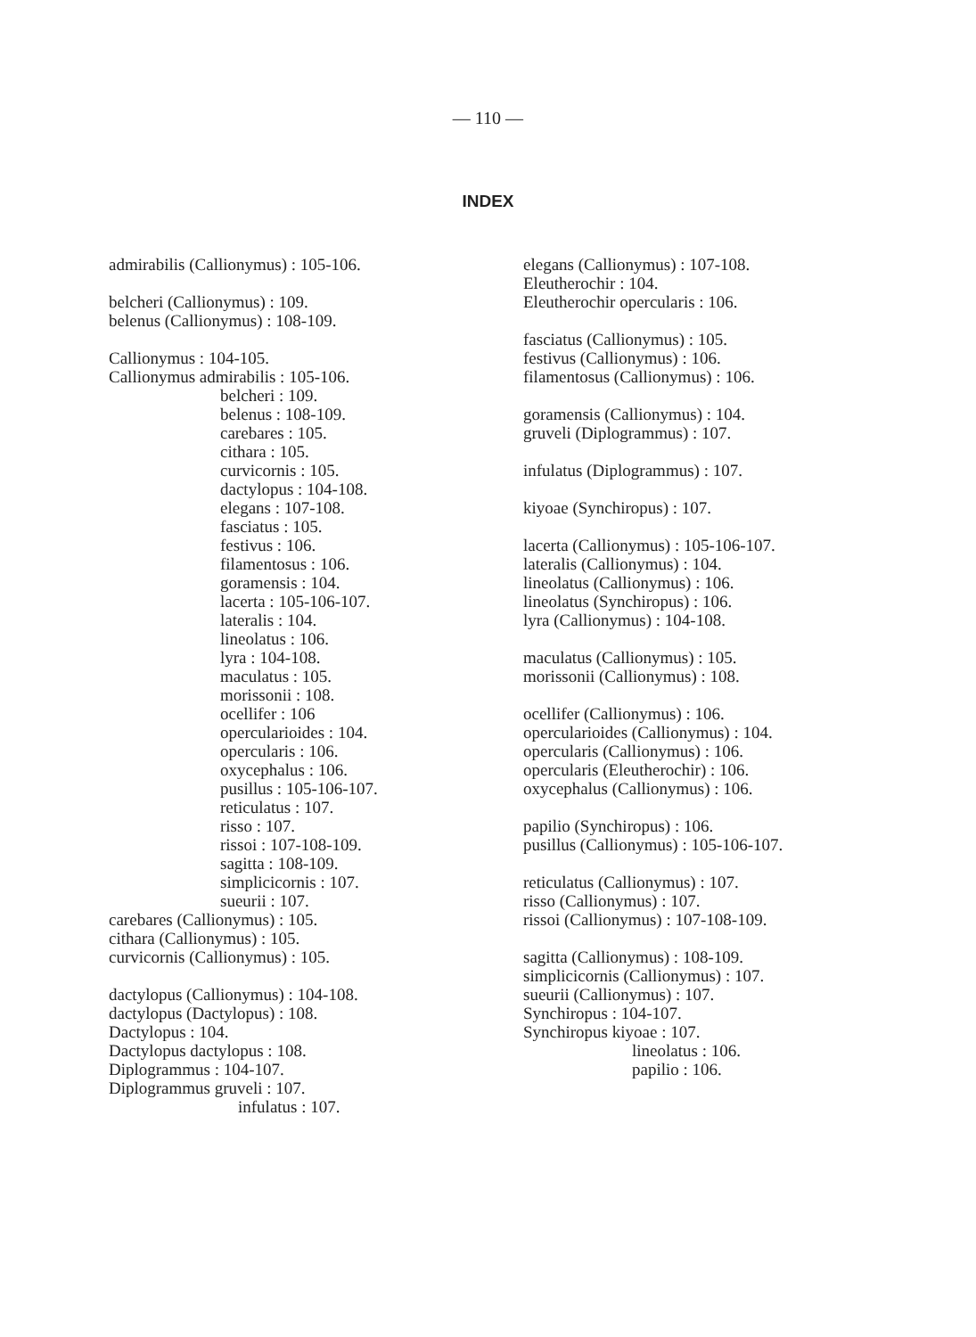— 110 —
INDEX
admirabilis (Callionymus) : 105-106.
belcheri (Callionymus) : 109.
belenus (Callionymus) : 108-109.
Callionymus : 104-105.
Callionymus admirabilis : 105-106.
belcheri : 109.
belenus : 108-109.
carebares : 105.
cithara : 105.
curvicornis : 105.
dactylopus : 104-108.
elegans : 107-108.
fasciatus : 105.
festivus : 106.
filamentosus : 106.
goramensis : 104.
lacerta : 105-106-107.
lateralis : 104.
lineolatus : 106.
lyra : 104-108.
maculatus : 105.
morissonii : 108.
ocellifer : 106
opercularioides : 104.
opercularis : 106.
oxycephalus : 106.
pusillus : 105-106-107.
reticulatus : 107.
risso : 107.
rissoi : 107-108-109.
sagitta : 108-109.
simplicicornis : 107.
sueurii : 107.
carebares (Callionymus) : 105.
cithara (Callionymus) : 105.
curvicornis (Callionymus) : 105.
dactylopus (Callionymus) : 104-108.
dactylopus (Dactylopus) : 108.
Dactylopus : 104.
Dactylopus dactylopus : 108.
Diplogrammus : 104-107.
Diplogrammus gruveli : 107.
infulatus : 107.
elegans (Callionymus) : 107-108.
Eleutherochir : 104.
Eleutherochir opercularis : 106.
fasciatus (Callionymus) : 105.
festivus (Callionymus) : 106.
filamentosus (Callionymus) : 106.
goramensis (Callionymus) : 104.
gruveli (Diplogrammus) : 107.
infulatus (Diplogrammus) : 107.
kiyoae (Synchiropus) : 107.
lacerta (Callionymus) : 105-106-107.
lateralis (Callionymus) : 104.
lineolatus (Callionymus) : 106.
lineolatus (Synchiropus) : 106.
lyra (Callionymus) : 104-108.
maculatus (Callionymus) : 105.
morissonii (Callionymus) : 108.
ocellifer (Callionymus) : 106.
opercularioides (Callionymus) : 104.
opercularis (Callionymus) : 106.
opercularis (Eleutherochir) : 106.
oxycephalus (Callionymus) : 106.
papilio (Synchiropus) : 106.
pusillus (Callionymus) : 105-106-107.
reticulatus (Callionymus) : 107.
risso (Callionymus) : 107.
rissoi (Callionymus) : 107-108-109.
sagitta (Callionymus) : 108-109.
simplicicornis (Callionymus) : 107.
sueurii (Callionymus) : 107.
Synchiropus : 104-107.
Synchiropus kiyoae : 107.
lineolatus : 106.
papilio : 106.